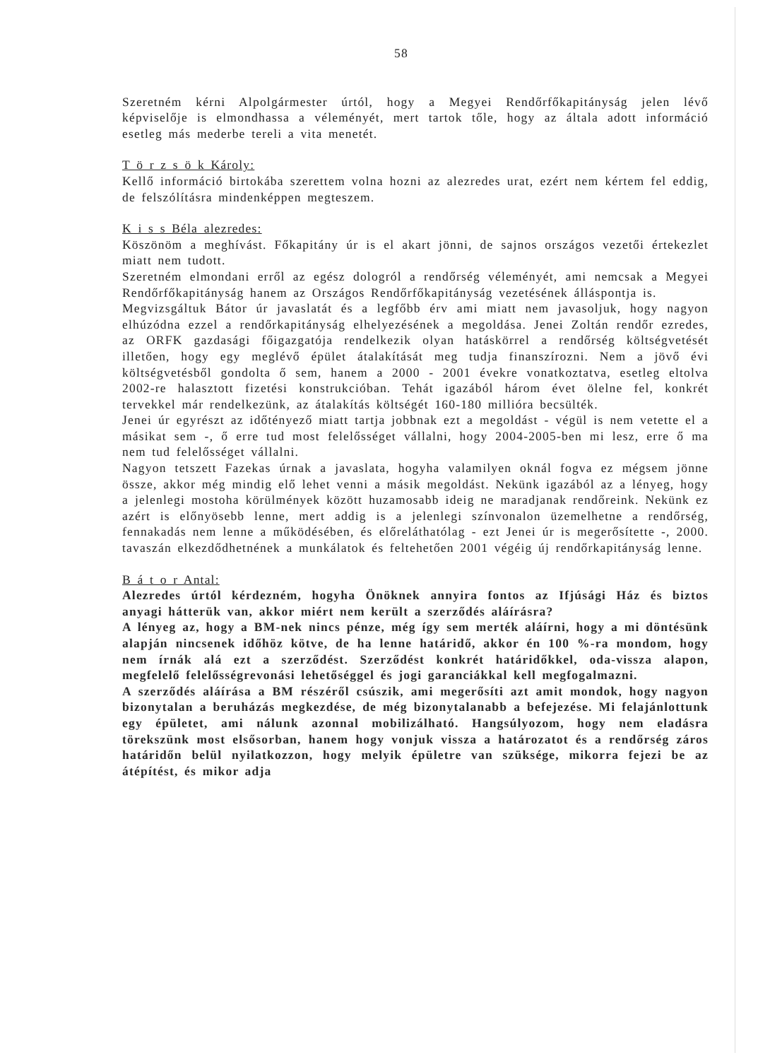58
Szeretném kérni Alpolgármester úrtól, hogy a Megyei Rendőrfőkapitányság jelen lévő képviselője is elmondhassa a véleményét, mert tartok tőle, hogy az általa adott információ esetleg más mederbe tereli a vita menetét.
T ö r z s ö k Károly:
Kellő információ birtokába szerettem volna hozni az alezredes urat, ezért nem kértem fel eddig, de felszólításra mindenképpen megteszem.
K i s s Béla alezredes:
Köszönöm a meghívást. Főkapitány úr is el akart jönni, de sajnos országos vezetői értekezlet miatt nem tudott.
Szeretném elmondani erről az egész dologról a rendőrség véleményét, ami nemcsak a Megyei Rendőrfőkapitányság hanem az Országos Rendőrfőkapitányság vezetésének álláspontja is.
Megvizsgáltuk Bátor úr javaslatát és a legfőbb érv ami miatt nem javasoljuk, hogy nagyon elhúzódna ezzel a rendőrkapitányság elhelyezésének a megoldása. Jenei Zoltán rendőr ezredes, az ORFK gazdasági főigazgatója rendelkezik olyan hatáskörrel a rendőrség költségvetését illetően, hogy egy meglévő épület átalakítását meg tudja finanszírozni. Nem a jövő évi költségvetésből gondolta ő sem, hanem a 2000 - 2001 évekre vonatkoztatva, esetleg eltolva 2002-re halasztott fizetési konstrukcióban. Tehát igazából három évet ölelne fel, konkrét tervekkel már rendelkezünk, az átalakítás költségét 160-180 millióra becsülték.
Jenei úr egyrészt az időtényező miatt tartja jobbnak ezt a megoldást - végül is nem vetette el a másikat sem -, ő erre tud most felelősséget vállalni, hogy 2004-2005-ben mi lesz, erre ő ma nem tud felelősséget vállalni.
Nagyon tetszett Fazekas úrnak a javaslata, hogyha valamilyen oknál fogva ez mégsem jönne össze, akkor még mindig elő lehet venni a másik megoldást. Nekünk igazából az a lényeg, hogy a jelenlegi mostoha körülmények között huzamosabb ideig ne maradjanak rendőreink. Nekünk ez azért is előnyösebb lenne, mert addig is a jelenlegi színvonalon üzemelhetne a rendőrség, fennakadás nem lenne a működésében, és előreláthatólag - ezt Jenei úr is megerősítette -, 2000. tavaszán elkezdődhetnének a munkálatok és feltehetően 2001 végéig új rendőrkapitányság lenne.
B á t o r Antal:
Alezredes úrtól kérdezném, hogyha Önöknek annyira fontos az Ifjúsági Ház és biztos anyagi hátterük van, akkor miért nem került a szerződés aláírásra?
A lényeg az, hogy a BM-nek nincs pénze, még így sem merték aláírni, hogy a mi döntésünk alapján nincsenek időhöz kötve, de ha lenne határidő, akkor én 100 %-ra mondom, hogy nem írnák alá ezt a szerződést. Szerződést konkrét határidőkkel, oda-vissza alapon, megfelelő felelősségrevonási lehetőséggel és jogi garanciákkal kell megfogalmazni.
A szerződés aláírása a BM részéről csúszik, ami megerősíti azt amit mondok, hogy nagyon bizonytalan a beruházás megkezdése, de még bizonytalanabb a befejezése. Mi felajánlottunk egy épületet, ami nálunk azonnal mobilizálható. Hangsúlyozom, hogy nem eladásra törekszünk most elsősorban, hanem hogy vonjuk vissza a határozatot és a rendőrség záros határidőn belül nyilatkozzon, hogy melyik épületre van szüksége, mikorra fejezi be az átépítést, és mikor adja